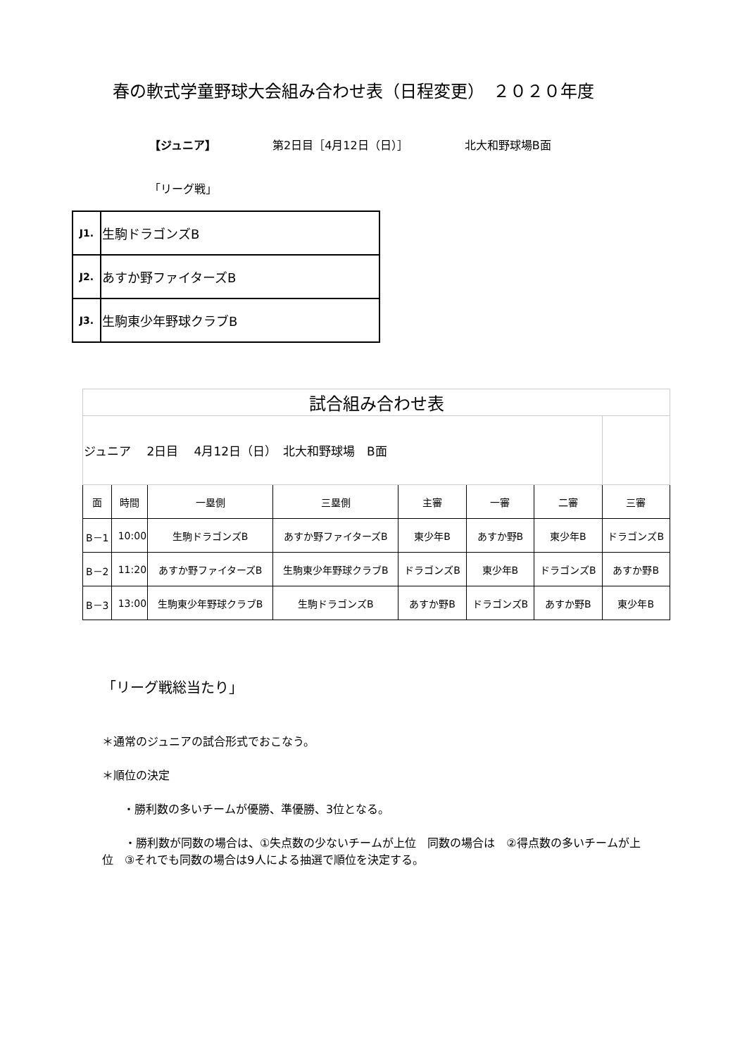春の軟式学童野球大会組み合わせ表（日程変更）　２０２０年度
【ジュニア】 第2日目［4月12日（日）］ 北大和野球場B面
「リーグ戦」
| J1. | 生駒ドラゴンズB |
| J2. | あすか野ファイターズB |
| J3. | 生駒東少年野球クラブB |
| 試合組み合わせ表 | | | | | | | |
| ジュニア 2日目 4月12日（日） 北大和野球場 B面 | | | | | | | |
| 面 | 時間 | 一塁側 | 三塁側 | 主審 | 一審 | 二審 | 三審 |
| B－1 | 10:00 | 生駒ドラゴンズB | あすか野ファイターズB | 東少年B | あすか野B | 東少年B | ドラゴンズB |
| B－2 | 11:20 | あすか野ファイターズB | 生駒東少年野球クラブB | ドラゴンズB | 東少年B | ドラゴンズB | あすか野B |
| B－3 | 13:00 | 生駒東少年野球クラブB | 生駒ドラゴンズB | あすか野B | ドラゴンズB | あすか野B | 東少年B |
「リーグ戦総当たり」
＊通常のジュニアの試合形式でおこなう。
＊順位の決定
・勝利数の多いチームが優勝、準優勝、3位となる。
　　・勝利数が同数の場合は、①失点数の少ないチームが上位　同数の場合は　②得点数の多いチームが上位　③それでも同数の場合は9人による抽選で順位を決定する。